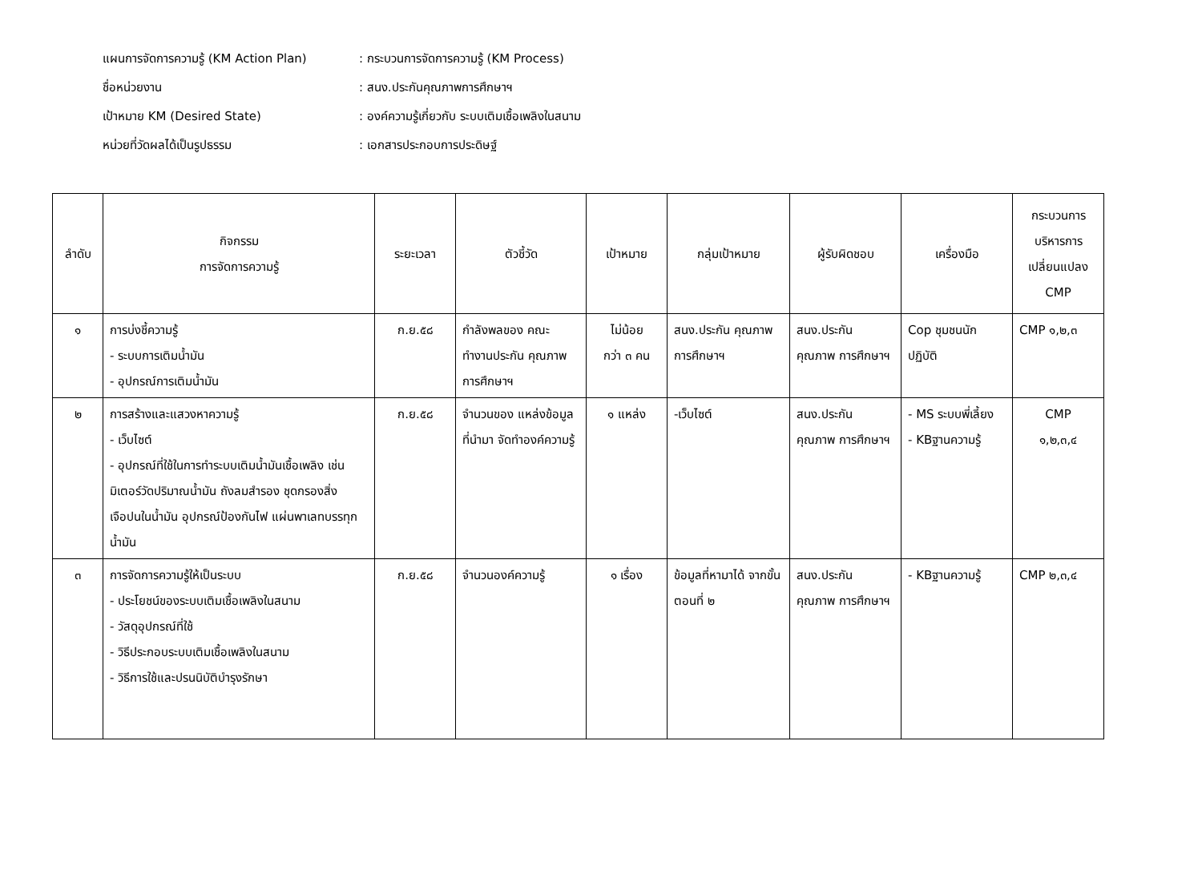แผนการจัดการความรู้ (KM Action Plan): กระบวนการจัดการความรู้ (KM Process)
ชื่อหน่วยงาน: สนง.ประกันคุณภาพการศึกษาฯ
เป้าหมาย KM (Desired State): องค์ความรู้เกี่ยวกับ ระบบเติมเชื้อเพลิงในสนาม
หน่วยที่วัดผลได้เป็นรูปธรรม: เอกสารประกอบการประดิษฐ์
| ลำดับ | กิจกรรม การจัดการความรู้ | ระยะเวลา | ตัวชี้วัด | เป้าหมาย | กลุ่มเป้าหมาย | ผู้รับผิดชอบ | เครื่องมือ | กระบวนการ บริหารการ เปลี่ยนแปลง CMP |
| --- | --- | --- | --- | --- | --- | --- | --- | --- |
| ๑ | การบ่งชี้ความรู้ - ระบบการเติมน้ำมัน - อุปกรณ์การเติมน้ำมัน | ก.ย.๕๘ | กำลังพลของ คณะทำงานประกัน คุณภาพการศึกษาฯ | ไม่น้อย กว่า ๓ คน | สนง.ประกัน คุณภาพ การศึกษาฯ | สนง.ประกัน คุณภาพ การศึกษาฯ | Cop ชุมชนนัก ปฏิบัติ | CMP ๑,๒,๓ |
| ๒ | การสร้างและแสวงหาความรู้ - เว็บไซต์ - อุปกรณ์ที่ใช้ในการทำระบบเติมน้ำมันเชื้อเพลิง เช่น มิเตอร์วัดปริมาณน้ำมัน ถังลมสำรอง ชุดกรองสิ่งเจือปนในน้ำมัน อุปกรณ์ป้องกันไฟ แผ่นพาเลทบรรทุกน้ำมัน | ก.ย.๕๘ | จำนวนของ แหล่งข้อมูลที่นำมา จัดทำองค์ความรู้ | ๑ แหล่ง | -เว็บไซต์ | สนง.ประกัน คุณภาพ การศึกษาฯ | - MS ระบบพี่เลี้ยง - KBฐานความรู้ | CMP ๑,๒,๓,๔ |
| ๓ | การจัดการความรู้ให้เป็นระบบ - ประโยชน์ของระบบเติมเชื้อเพลิงในสนาม - วัสดุอุปกรณ์ที่ใช้ - วิธีประกอบระบบเติมเชื้อเพลิงในสนาม - วิธีการใช้และปรนนิบัติบำรุงรักษา | ก.ย.๕๘ | จำนวนองค์ความรู้ | ๑ เรื่อง | ข้อมูลที่หามาได้ จากขั้นตอนที่ ๒ | สนง.ประกัน คุณภาพ การศึกษาฯ | - KBฐานความรู้ | CMP ๒,๓,๔ |